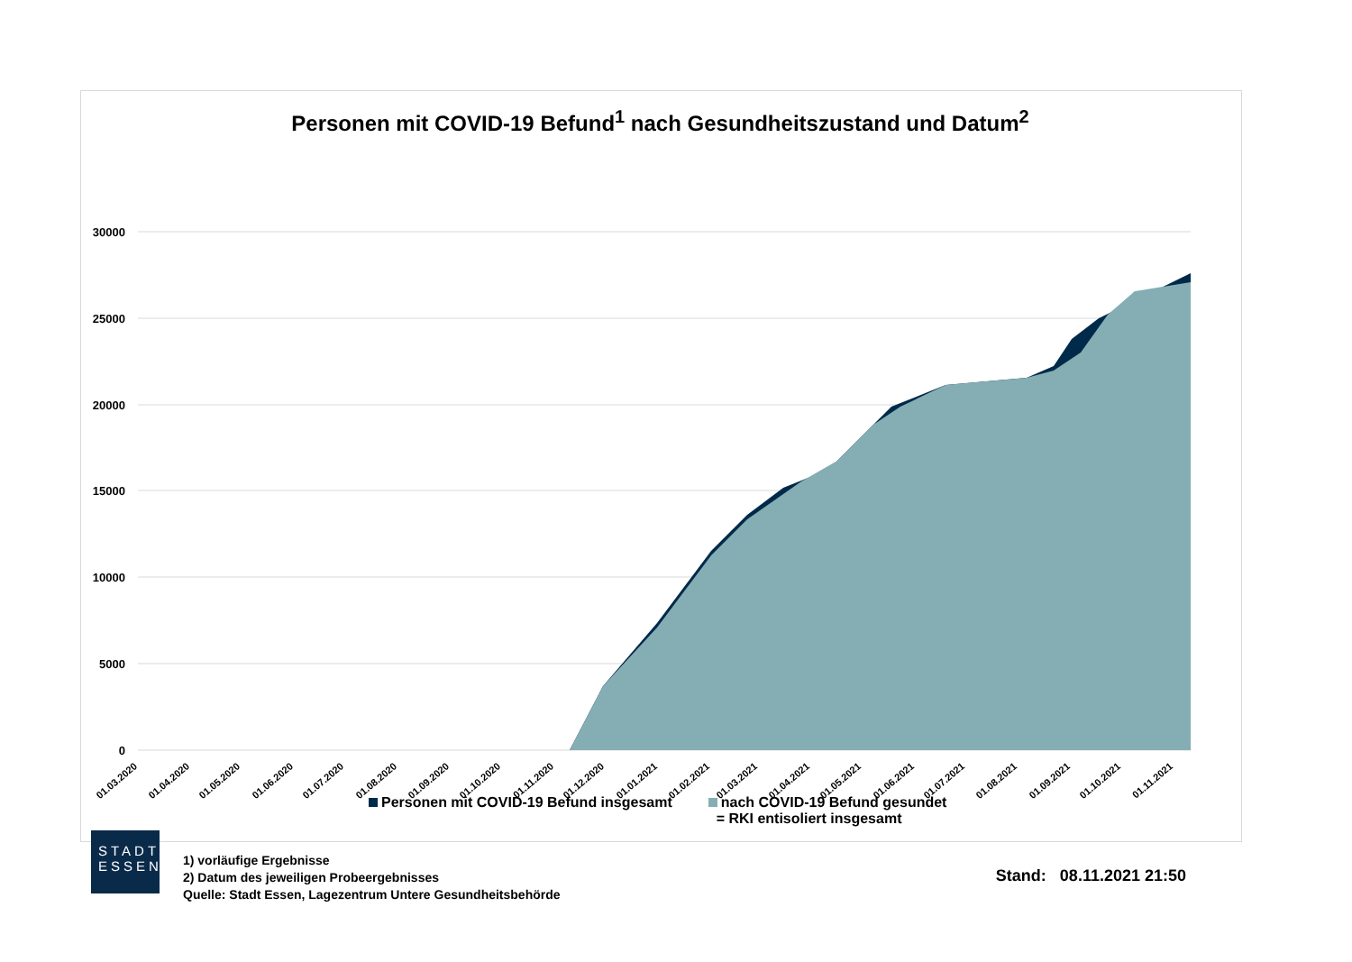Personen mit COVID-19 Befund<sup>1</sup> nach Gesundheitszustand und Datum<sup>2</sup>
30000
25000
20000
15000
10000
5000
0
01.03.2020
01.04.2020
01.05.2020
01.06.2020
01.07.2020
01.08.2020
01.09.2020
01.10.2020
01.11.2020
01.12.2020
01.01.2021
01.02.2021
01.03.2021
01.04.2021
01.05.2021
01.06.2021
01.07.2021
01.08.2021
01.09.2021
01.10.2021
01.11.2021
Personen mit COVID-19 Befund insgesamt
nach COVID-19 Befund gesundet
= RKI entisoliert insgesamt
STADT
ESSEN
1) vorläufige Ergebnisse
2) Datum des jeweiligen Probeergebnisses
Quelle: Stadt Essen, Lagezentrum Untere Gesundheitsbehörde
Stand: 08.11.2021 21:50